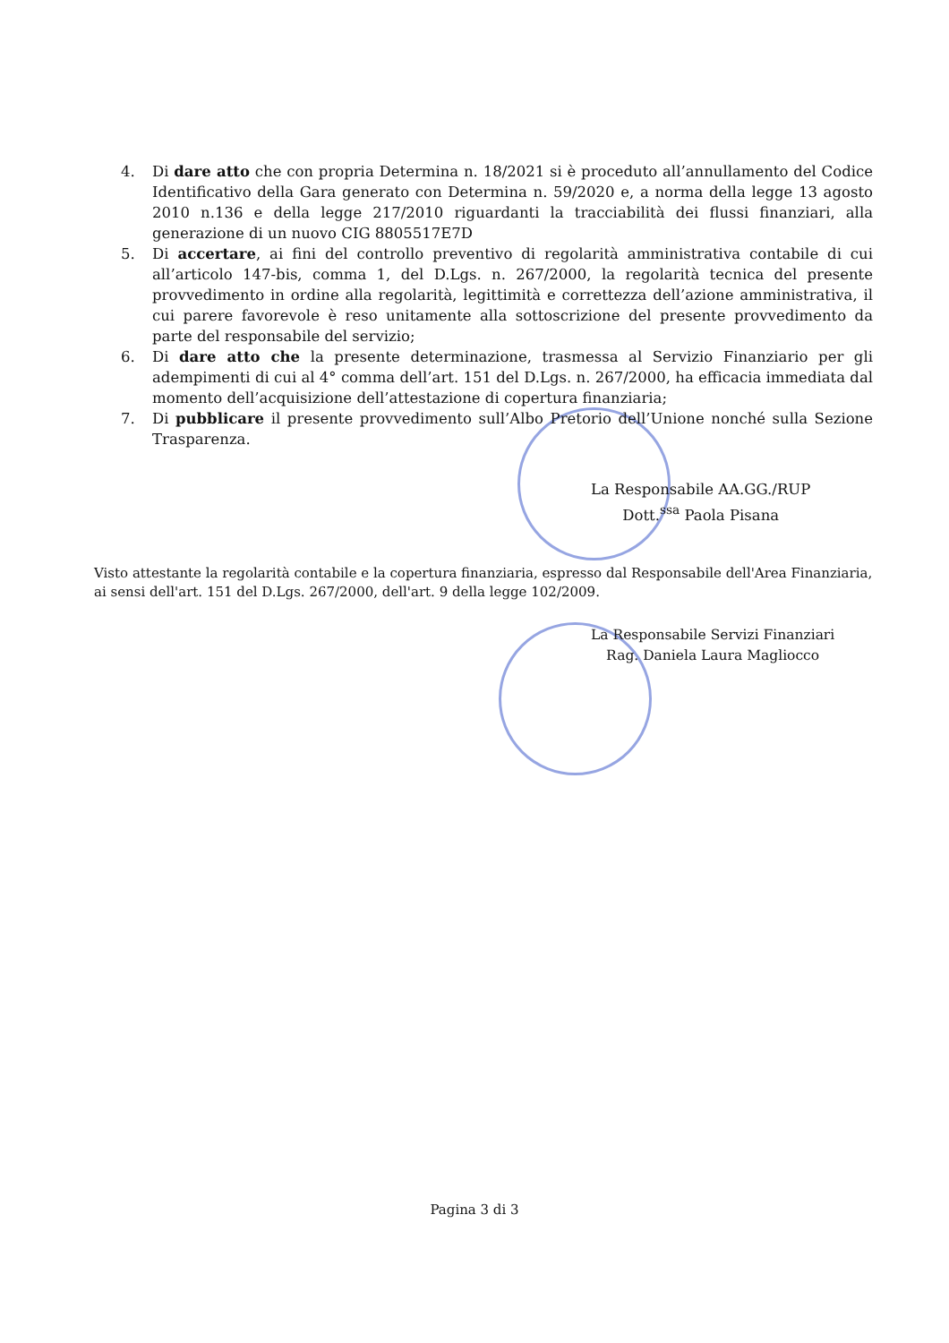4. Di dare atto che con propria Determina n. 18/2021 si è proceduto all’annullamento del Codice Identificativo della Gara generato con Determina n. 59/2020 e, a norma della legge 13 agosto 2010 n.136 e della legge 217/2010 riguardanti la tracciabilità dei flussi finanziari, alla generazione di un nuovo CIG 8805517E7D
5. Di accertare, ai fini del controllo preventivo di regolarità amministrativa contabile di cui all’articolo 147-bis, comma 1, del D.Lgs. n. 267/2000, la regolarità tecnica del presente provvedimento in ordine alla regolarità, legittimità e correttezza dell’azione amministrativa, il cui parere favorevole è reso unitamente alla sottoscrizione del presente provvedimento da parte del responsabile del servizio;
6. Di dare atto che la presente determinazione, trasmessa al Servizio Finanziario per gli adempimenti di cui al 4° comma dell’art. 151 del D.Lgs. n. 267/2000, ha efficacia immediata dal momento dell’acquisizione dell’attestazione di copertura finanziaria;
7. Di pubblicare il presente provvedimento sull’Albo Pretorio dell’Unione nonché sulla Sezione Trasparenza.
La Responsabile AA.GG./RUP
Dott.<sup>ssa</sup> Paola Pisana
Visto attestante la regolarità contabile e la copertura finanziaria, espresso dal Responsabile dell'Area Finanziaria, ai sensi dell'art. 151 del D.Lgs. 267/2000, dell'art. 9 della legge 102/2009.
La Responsabile Servizi Finanziari
Rag. Daniela Laura Magliocco
Pagina 3 di 3